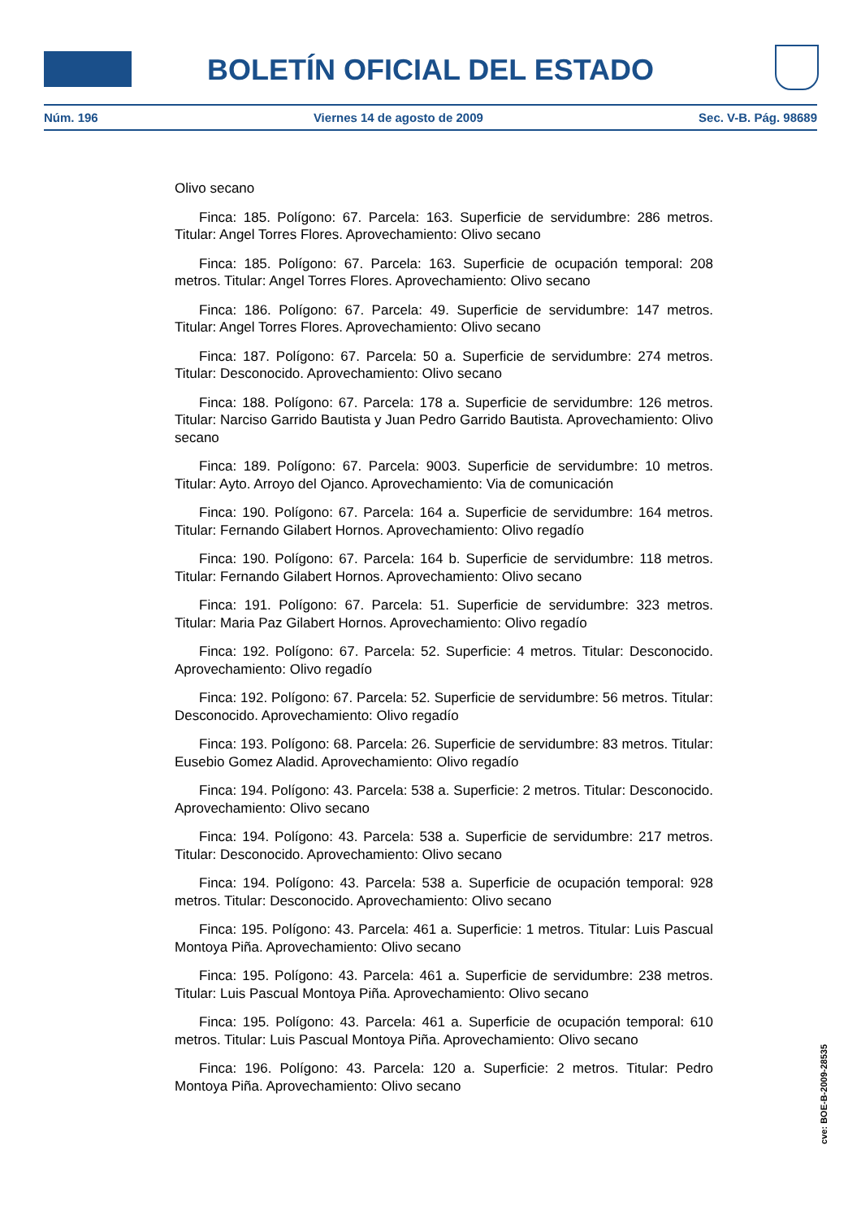BOLETÍN OFICIAL DEL ESTADO
Núm. 196 Viernes 14 de agosto de 2009 Sec. V-B. Pág. 98689
Olivo secano
Finca: 185. Polígono: 67. Parcela: 163. Superficie de servidumbre: 286 metros. Titular: Angel Torres Flores. Aprovechamiento: Olivo secano
Finca: 185. Polígono: 67. Parcela: 163. Superficie de ocupación temporal: 208 metros. Titular: Angel Torres Flores. Aprovechamiento: Olivo secano
Finca: 186. Polígono: 67. Parcela: 49. Superficie de servidumbre: 147 metros. Titular: Angel Torres Flores. Aprovechamiento: Olivo secano
Finca: 187. Polígono: 67. Parcela: 50 a. Superficie de servidumbre: 274 metros. Titular: Desconocido. Aprovechamiento: Olivo secano
Finca: 188. Polígono: 67. Parcela: 178 a. Superficie de servidumbre: 126 metros. Titular: Narciso Garrido Bautista y Juan Pedro Garrido Bautista. Aprovechamiento: Olivo secano
Finca: 189. Polígono: 67. Parcela: 9003. Superficie de servidumbre: 10 metros. Titular: Ayto. Arroyo del Ojanco. Aprovechamiento: Via de comunicación
Finca: 190. Polígono: 67. Parcela: 164 a. Superficie de servidumbre: 164 metros. Titular: Fernando Gilabert Hornos. Aprovechamiento: Olivo regadío
Finca: 190. Polígono: 67. Parcela: 164 b. Superficie de servidumbre: 118 metros. Titular: Fernando Gilabert Hornos. Aprovechamiento: Olivo secano
Finca: 191. Polígono: 67. Parcela: 51. Superficie de servidumbre: 323 metros. Titular: Maria Paz Gilabert Hornos. Aprovechamiento: Olivo regadío
Finca: 192. Polígono: 67. Parcela: 52. Superficie: 4 metros. Titular: Desconocido. Aprovechamiento: Olivo regadío
Finca: 192. Polígono: 67. Parcela: 52. Superficie de servidumbre: 56 metros. Titular: Desconocido. Aprovechamiento: Olivo regadío
Finca: 193. Polígono: 68. Parcela: 26. Superficie de servidumbre: 83 metros. Titular: Eusebio Gomez Aladid. Aprovechamiento: Olivo regadío
Finca: 194. Polígono: 43. Parcela: 538 a. Superficie: 2 metros. Titular: Desconocido. Aprovechamiento: Olivo secano
Finca: 194. Polígono: 43. Parcela: 538 a. Superficie de servidumbre: 217 metros. Titular: Desconocido. Aprovechamiento: Olivo secano
Finca: 194. Polígono: 43. Parcela: 538 a. Superficie de ocupación temporal: 928 metros. Titular: Desconocido. Aprovechamiento: Olivo secano
Finca: 195. Polígono: 43. Parcela: 461 a. Superficie: 1 metros. Titular: Luis Pascual Montoya Piña. Aprovechamiento: Olivo secano
Finca: 195. Polígono: 43. Parcela: 461 a. Superficie de servidumbre: 238 metros. Titular: Luis Pascual Montoya Piña. Aprovechamiento: Olivo secano
Finca: 195. Polígono: 43. Parcela: 461 a. Superficie de ocupación temporal: 610 metros. Titular: Luis Pascual Montoya Piña. Aprovechamiento: Olivo secano
Finca: 196. Polígono: 43. Parcela: 120 a. Superficie: 2 metros. Titular: Pedro Montoya Piña. Aprovechamiento: Olivo secano
cve: BOE-B-2009-28535